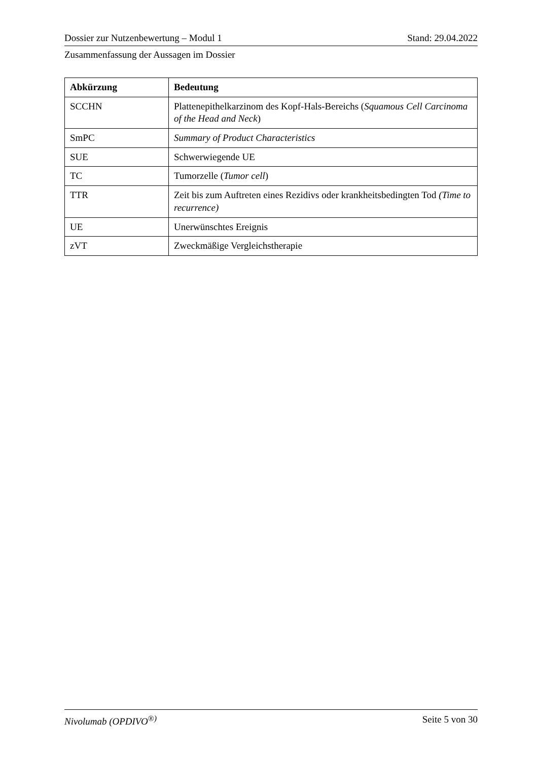Dossier zur Nutzenbewertung – Modul 1 Stand: 29.04.2022
Zusammenfassung der Aussagen im Dossier
| Abkürzung | Bedeutung |
| --- | --- |
| SCCHN | Plattenepithelkarzinom des Kopf-Hals-Bereichs ( Squamous Cell Carcinoma of the Head and Neck ) |
| SmPC | Summary of Product Characteristics |
| SUE | Schwerwiegende UE |
| TC | Tumorzelle ( Tumor cell ) |
| TTR | Zeit bis zum Auftreten eines Rezidivs oder krankheitsbedingten Tod (Time to recurrence) |
| UE | Unerwünschtes Ereignis |
| zVT | Zweckmäßige Vergleichstherapie |
Nivolumab (OPDIVO<sup>®)</sup> Seite 5 von 30